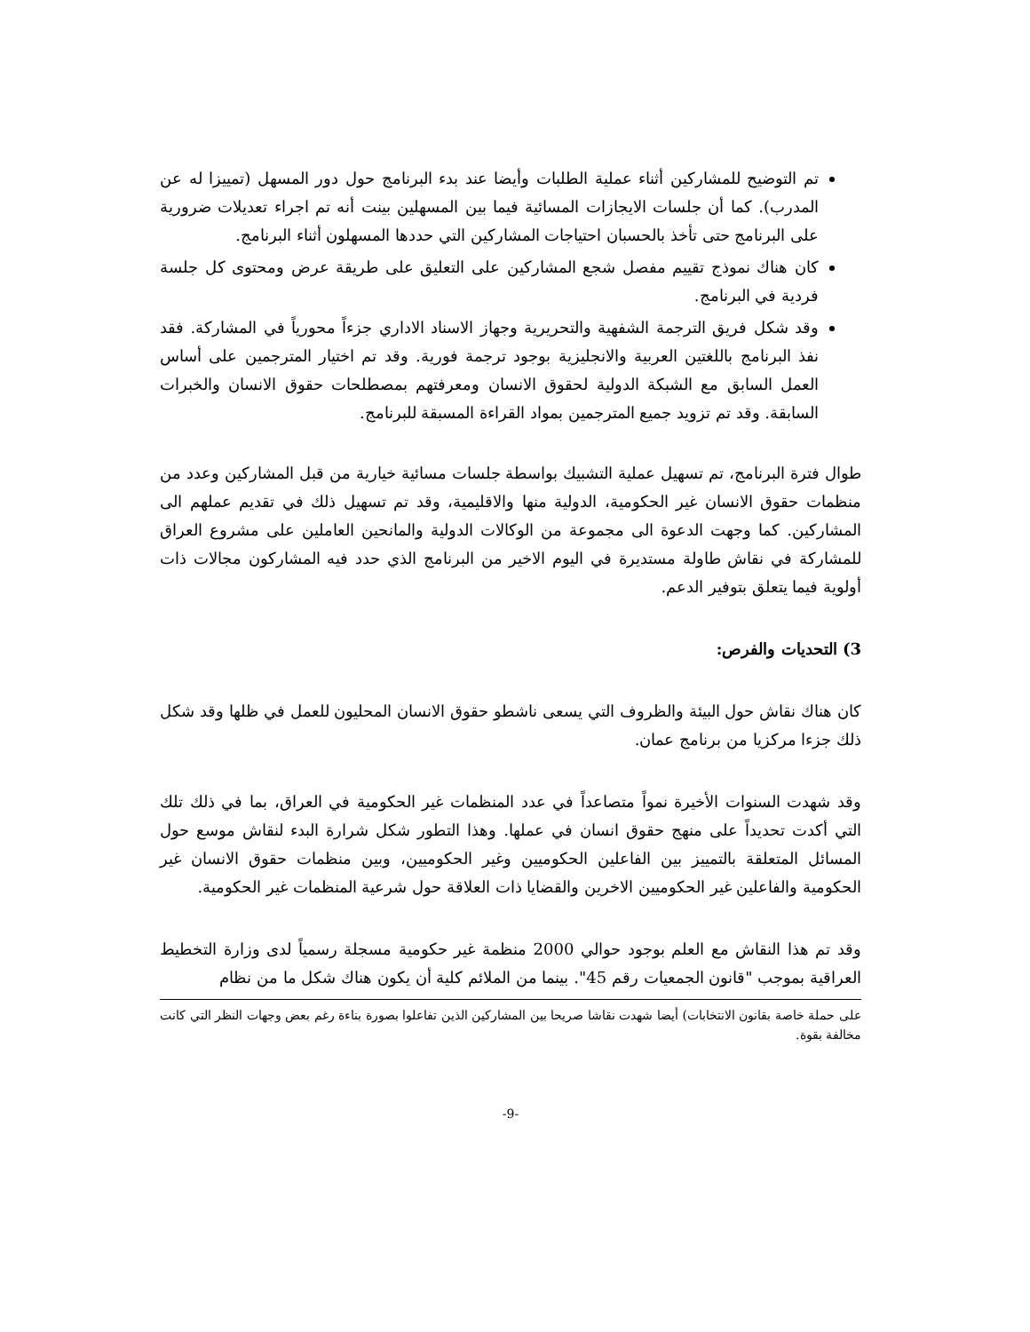تم التوضيح للمشاركين أثناء عملية الطلبات وأيضا عند بدء البرنامج حول دور المسهل (تمييزا له عن المدرب). كما أن جلسات الايجازات المسائية فيما بين المسهلين بينت أنه تم اجراء تعديلات ضرورية على البرنامج حتى تأخذ بالحسبان احتياجات المشاركين التي حددها المسهلون أثناء البرنامج.
كان هناك نموذج تقييم مفصل شجع المشاركين على التعليق على طريقة عرض ومحتوى كل جلسة فردية في البرنامج.
وقد شكل فريق الترجمة الشفهية والتحريرية وجهاز الاسناد الاداري جزءاً محورياً في المشاركة. فقد نفذ البرنامج باللغتين العربية والانجليزية بوجود ترجمة فورية. وقد تم اختيار المترجمين على أساس العمل السابق مع الشبكة الدولية لحقوق الانسان ومعرفتهم بمصطلحات حقوق الانسان والخبرات السابقة. وقد تم تزويد جميع المترجمين بمواد القراءة المسبقة للبرنامج.
طوال فترة البرنامج، تم تسهيل عملية التشبيك بواسطة جلسات مسائية خيارية من قبل المشاركين وعدد من منظمات حقوق الانسان غير الحكومية، الدولية منها والاقليمية، وقد تم تسهيل ذلك في تقديم عملهم الى المشاركين. كما وجهت الدعوة الى مجموعة من الوكالات الدولية والمانحين العاملين على مشروع العراق للمشاركة في نقاش طاولة مستديرة في اليوم الاخير من البرنامج الذي حدد فيه المشاركون مجالات ذات أولوية فيما يتعلق بتوفير الدعم.
3) التحديات والفرص:
كان هناك نقاش حول البيئة والظروف التي يسعى ناشطو حقوق الانسان المحليون للعمل في ظلها وقد شكل ذلك جزءا مركزيا من برنامج عمان.
وقد شهدت السنوات الأخيرة نمواً متصاعداً في عدد المنظمات غير الحكومية في العراق، بما في ذلك تلك التي أكدت تحديداً على منهج حقوق انسان في عملها. وهذا التطور شكل شرارة البدء لنقاش موسع حول المسائل المتعلقة بالتمييز بين الفاعلين الحكوميين وغير الحكوميين، وبين منظمات حقوق الانسان غير الحكومية والفاعلين غير الحكوميين الاخرين والقضايا ذات العلاقة حول شرعية المنظمات غير الحكومية.
وقد تم هذا النقاش مع العلم بوجود حوالي 2000 منظمة غير حكومية مسجلة رسمياً لدى وزارة التخطيط العراقية بموجب "قانون الجمعيات رقم 45". بينما من الملائم كلية أن يكون هناك شكل ما من نظام
على حملة خاصة بقانون الانتخابات) أيضا شهدت نقاشا صريحا بين المشاركين الذين تفاعلوا بصورة بناءة رغم بعض وجهات النظر التي كانت مخالفة بقوة.
-9-